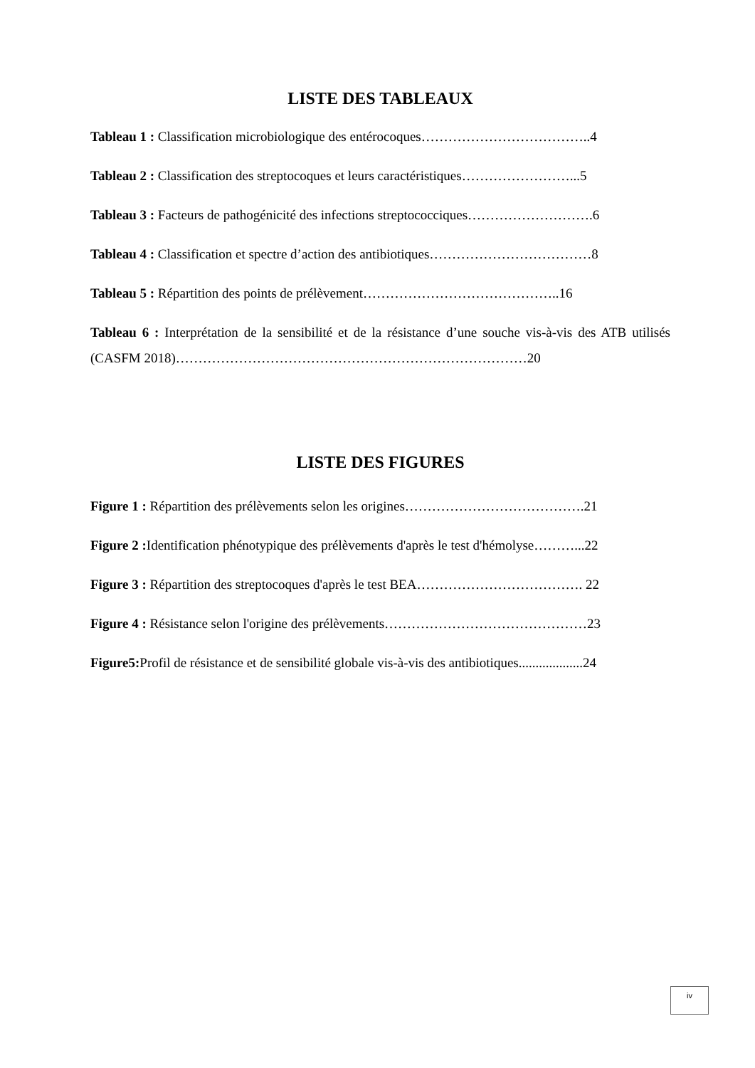LISTE DES TABLEAUX
Tableau 1 : Classification microbiologique des entérocoques………………………………..4
Tableau 2 : Classification des streptocoques et leurs caractéristiques……………………...5
Tableau 3 : Facteurs de pathogénicité des infections streptococciques……………………….6
Tableau 4 : Classification et spectre d’action des antibiotiques………………………………8
Tableau 5 : Répartition des points de prélèvement……………………………………..16
Tableau 6 : Interprétation de la sensibilité et de la résistance d’une souche vis-à-vis des ATB utilisés (CASFM 2018)……………………………………………………………………20
LISTE DES FIGURES
Figure 1 : Répartition des prélèvements selon les origines………………………………….21
Figure 2 : Identification phénotypique des prélèvements d'après le test d'hémolyse………...22
Figure 3 : Répartition des streptocoques d'après le test BEA………………………………. 22
Figure 4 : Résistance selon l'origine des prélèvements………………………………………23
Figure5: Profil de résistance et de sensibilité globale vis-à-vis des antibiotiques...................24
iv